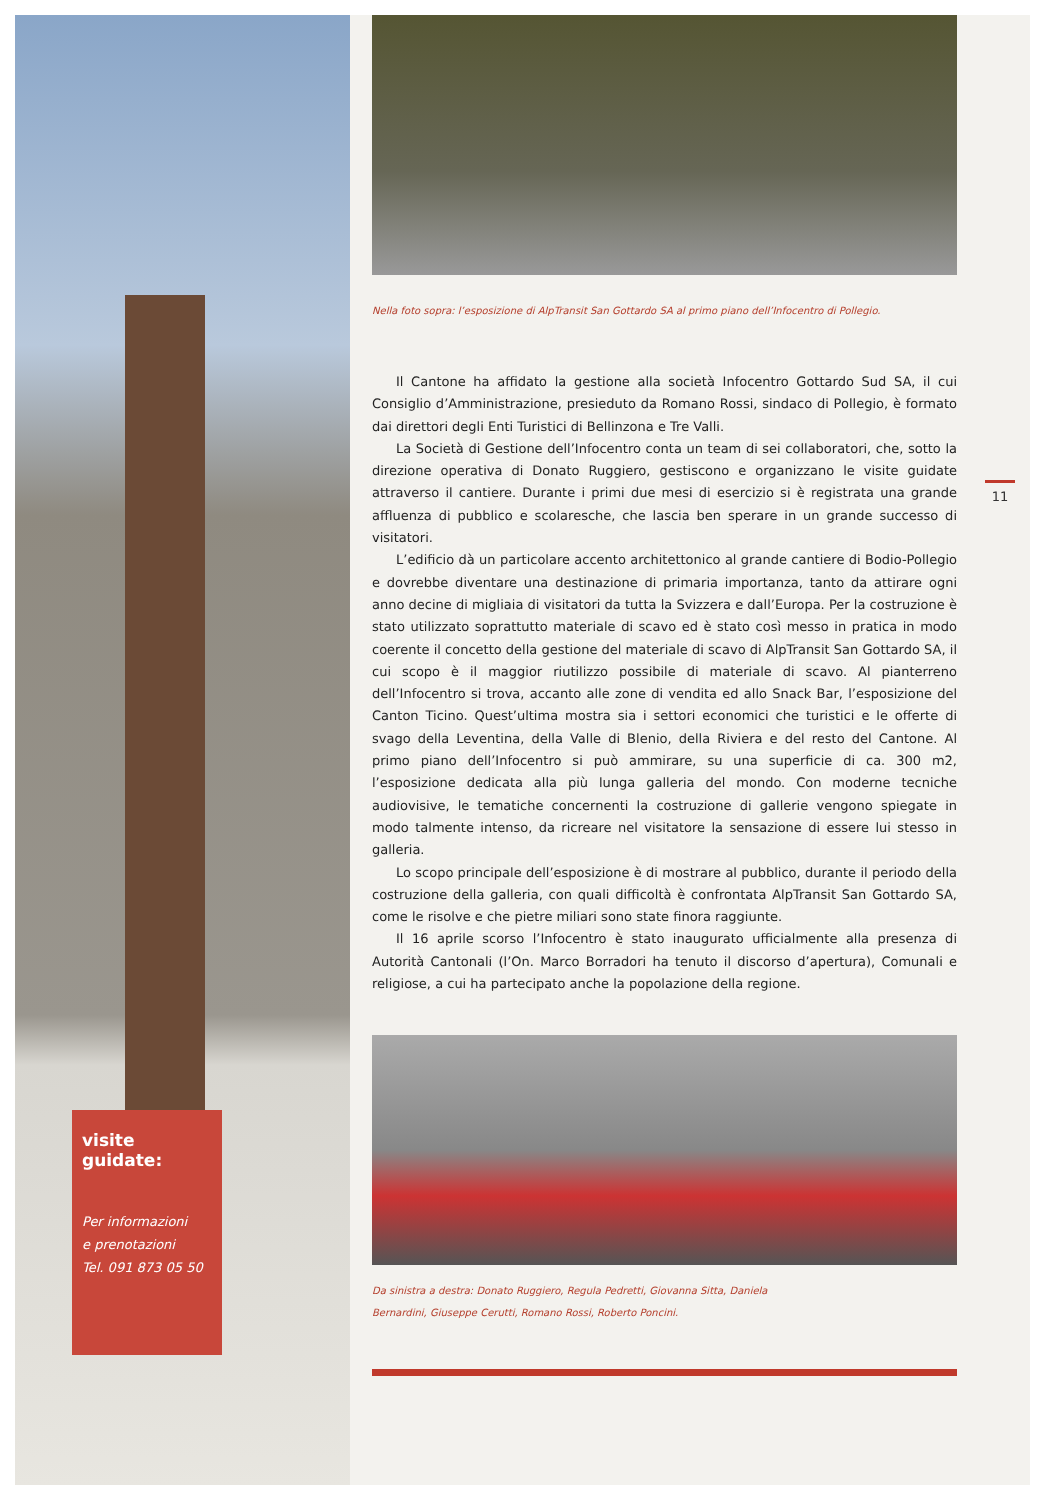visite guidate:
Per informazioni
e prenotazioni
Tel. 091 873 05 50
Nella foto sopra: l’esposizione di AlpTransit San Gottardo SA al primo piano dell’Infocentro di Pollegio.
Il Cantone ha affidato la gestione alla società Infocentro Gottardo Sud SA, il cui Consiglio d’Amministrazione, presieduto da Romano Rossi, sindaco di Pollegio, è formato dai direttori degli Enti Turistici di Bellinzona e Tre Valli.
La Società di Gestione dell’Infocentro conta un team di sei collaboratori, che, sotto la direzione operativa di Donato Ruggiero, gestiscono e organizzano le visite guidate attraverso il cantiere. Durante i primi due mesi di esercizio si è registrata una grande affluenza di pubblico e scolaresche, che lascia ben sperare in un grande successo di visitatori.
L’edificio dà un particolare accento architettonico al grande cantiere di Bodio-Pollegio e dovrebbe diventare una destinazione di primaria importanza, tanto da attirare ogni anno decine di migliaia di visitatori da tutta la Svizzera e dall’Europa. Per la costruzione è stato utilizzato soprattutto materiale di scavo ed è stato così messo in pratica in modo coerente il concetto della gestione del materiale di scavo di AlpTransit San Gottardo SA, il cui scopo è il maggior riutilizzo possibile di materiale di scavo. Al pianterreno dell’Infocentro si trova, accanto alle zone di vendita ed allo Snack Bar, l’esposizione del Canton Ticino. Quest’ultima mostra sia i settori economici che turistici e le offerte di svago della Leventina, della Valle di Blenio, della Riviera e del resto del Cantone. Al primo piano dell’Infocentro si può ammirare, su una superficie di ca. 300 m2, l’esposizione dedicata alla più lunga galleria del mondo. Con moderne tecniche audiovisive, le tematiche concernenti la costruzione di gallerie vengono spiegate in modo talmente intenso, da ricreare nel visitatore la sensazione di essere lui stesso in galleria.
Lo scopo principale dell’esposizione è di mostrare al pubblico, durante il periodo della costruzione della galleria, con quali difficoltà è confrontata AlpTransit San Gottardo SA, come le risolve e che pietre miliari sono state finora raggiunte.
Il 16 aprile scorso l’Infocentro è stato inaugurato ufficialmente alla presenza di Autorità Cantonali (l’On. Marco Borradori ha tenuto il discorso d’apertura), Comunali e religiose, a cui ha partecipato anche la popolazione della regione.
Da sinistra a destra: Donato Ruggiero, Regula Pedretti, Giovanna Sitta, Daniela
Bernardini, Giuseppe Cerutti, Romano Rossi, Roberto Poncini.
11